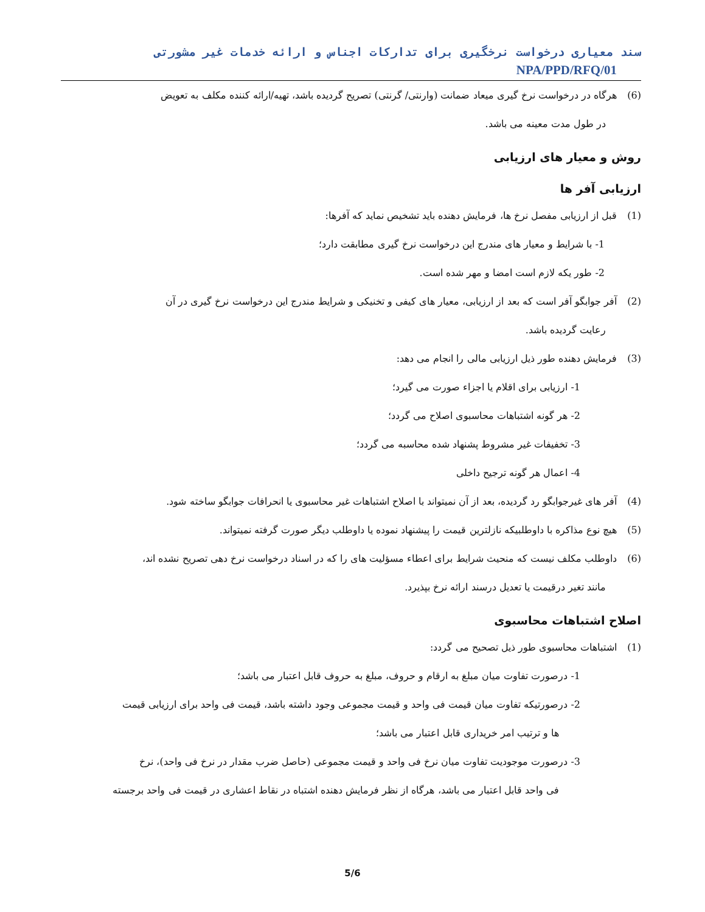سند معیاری درخواست نرخگیری برای تدارکات اجناس و ارائه خدمات غیر مشورتی NPA/PPD/RFQ/01
(6) هرگاه در درخواست نرخ گیری میعاد ضمانت (وارنتی/ گرنتی) تصریح گردیده باشد، تهیه/ارائه کننده مکلف به تعویض
در طول مدت معینه می باشد.
روش و معیار های ارزیابی
ارزیابی آفر ها
(1) قبل از ارزیابی مفصل نرخ ها، فرمایش دهنده باید تشخیص نماید که آفرها:
1- با شرایط و معیار های مندرج این درخواست نرخ گیری مطابقت دارد؛
2- طور یکه لازم است امضا و مهر شده است.
(2) آفر جوابگو آفر است که بعد از ارزیابی، معیار های کیفی و تخنیکی و شرایط مندرج این درخواست نرخ گیری در آن
رعایت گردیده باشد.
(3) فرمایش دهنده طور ذیل ارزیابی مالی را انجام می دهد:
1- ارزیابی برای اقلام یا اجزاء صورت می گیرد؛
2- هر گونه اشتباهات محاسبوی اصلاح می گردد؛
3- تخفیفات غیر مشروط پشنهاد شده محاسبه می گردد؛
4- اعمال هر گونه ترجیح داخلی
(4) آفر های غیرجوابگو رد گردیده، بعد از آن نمیتواند با اصلاح اشتباهات غیر محاسبوی یا انحرافات جوابگو ساخته شود.
(5) هیچ نوع مذاکره با داوطلبیکه نازلترین قیمت را پیشنهاد نموده یا داوطلب دیگر صورت گرفته نمیتواند.
(6) داوطلب مکلف نیست که منحیث شرایط برای اعطاء مسؤلیت های را که در اسناد درخواست نرخ دهی تصریح نشده اند،
مانند تغیر درقیمت یا تعدیل درسند ارائه نرخ بپذیرد.
اصلاح اشتباهات محاسبوی
(1) اشتباهات محاسبوی طور ذیل تصحیح می گردد:
1- درصورت تفاوت میان مبلغ به ارقام و حروف، مبلغ به حروف قابل اعتبار می باشد؛
2- درصورتیکه تفاوت میان قیمت فی واحد و قیمت مجموعی وجود داشته باشد، قیمت فی واحد برای ارزیابی قیمت
ها و ترتیب امر خریداری قابل اعتبار می باشد؛
3- درصورت موجودیت تفاوت میان نرخ فی واحد و قیمت مجموعی (حاصل ضرب مقدار در نرخ فی واحد)، نرخ
فی واحد قابل اعتبار می باشد، هرگاه از نظر فرمایش دهنده اشتباه در نقاط اعشاری در قیمت فی واحد برجسته
5/6